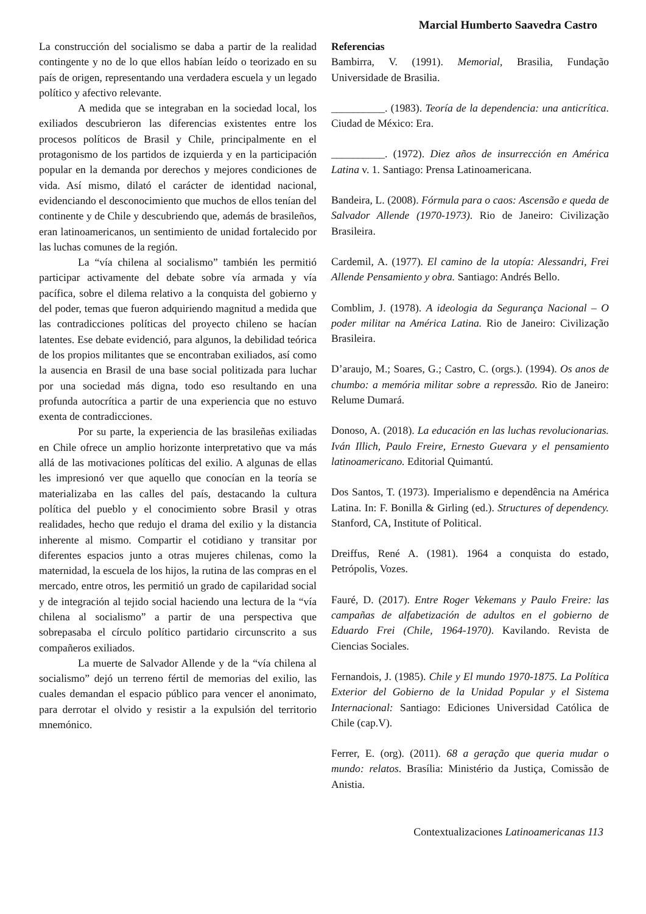Marcial Humberto Saavedra Castro
La construcción del socialismo se daba a partir de la realidad contingente y no de lo que ellos habían leído o teorizado en su país de origen, representando una verdadera escuela y un legado político y afectivo relevante.
A medida que se integraban en la sociedad local, los exiliados descubrieron las diferencias existentes entre los procesos políticos de Brasil y Chile, principalmente en el protagonismo de los partidos de izquierda y en la participación popular en la demanda por derechos y mejores condiciones de vida. Así mismo, dilató el carácter de identidad nacional, evidenciando el desconocimiento que muchos de ellos tenían del continente y de Chile y descubriendo que, además de brasileños, eran latinoamericanos, un sentimiento de unidad fortalecido por las luchas comunes de la región.
La “vía chilena al socialismo” también les permitió participar activamente del debate sobre vía armada y vía pacífica, sobre el dilema relativo a la conquista del gobierno y del poder, temas que fueron adquiriendo magnitud a medida que las contradicciones políticas del proyecto chileno se hacían latentes. Ese debate evidenció, para algunos, la debilidad teórica de los propios militantes que se encontraban exiliados, así como la ausencia en Brasil de una base social politizada para luchar por una sociedad más digna, todo eso resultando en una profunda autocrítica a partir de una experiencia que no estuvo exenta de contradicciones.
Por su parte, la experiencia de las brasileñas exiliadas en Chile ofrece un amplio horizonte interpretativo que va más allá de las motivaciones políticas del exilio. A algunas de ellas les impresionó ver que aquello que conocían en la teoría se materializaba en las calles del país, destacando la cultura política del pueblo y el conocimiento sobre Brasil y otras realidades, hecho que redujo el drama del exilio y la distancia inherente al mismo. Compartir el cotidiano y transitar por diferentes espacios junto a otras mujeres chilenas, como la maternidad, la escuela de los hijos, la rutina de las compras en el mercado, entre otros, les permitió un grado de capilaridad social y de integración al tejido social haciendo una lectura de la “vía chilena al socialismo” a partir de una perspectiva que sobrepasaba el círculo político partidario circunscrito a sus compañeros exiliados.
La muerte de Salvador Allende y de la “vía chilena al socialismo” dejó un terreno fértil de memorias del exilio, las cuales demandan el espacio público para vencer el anonimato, para derrotar el olvido y resistir a la expulsión del territorio mnemónico.
Referencias
Bambirra, V. (1991). Memorial, Brasilia, Fundação Universidade de Brasilia.
__________. (1983). Teoría de la dependencia: una anticrítica. Ciudad de México: Era.
__________. (1972). Diez años de insurrección en América Latina v. 1. Santiago: Prensa Latinoamericana.
Bandeira, L. (2008). Fórmula para o caos: Ascensão e queda de Salvador Allende (1970-1973). Rio de Janeiro: Civilização Brasileira.
Cardemil, A. (1977). El camino de la utopía: Alessandri, Frei Allende Pensamiento y obra. Santiago: Andrés Bello.
Comblim, J. (1978). A ideologia da Segurança Nacional – O poder militar na América Latina. Rio de Janeiro: Civilização Brasileira.
D’araujo, M.; Soares, G.; Castro, C. (orgs.). (1994). Os anos de chumbo: a memória militar sobre a repressão. Rio de Janeiro: Relume Dumará.
Donoso, A. (2018). La educación en las luchas revolucionarias. Iván Illich, Paulo Freire, Ernesto Guevara y el pensamiento latinoamericano. Editorial Quimantú.
Dos Santos, T. (1973). Imperialismo e dependência na América Latina. In: F. Bonilla & Girling (ed.). Structures of dependency. Stanford, CA, Institute of Political.
Dreiffus, René A. (1981). 1964 a conquista do estado, Petrópolis, Vozes.
Fauré, D. (2017). Entre Roger Vekemans y Paulo Freire: las campañas de alfabetización de adultos en el gobierno de Eduardo Frei (Chile, 1964-1970). Kavilando. Revista de Ciencias Sociales.
Fernandois, J. (1985). Chile y El mundo 1970-1875. La Política Exterior del Gobierno de la Unidad Popular y el Sistema Internacional: Santiago: Ediciones Universidad Católica de Chile (cap.V).
Ferrer, E. (org). (2011). 68 a geração que queria mudar o mundo: relatos. Brasília: Ministério da Justiça, Comissão de Anistia.
Contextualizaciones Latinoamericanas 113